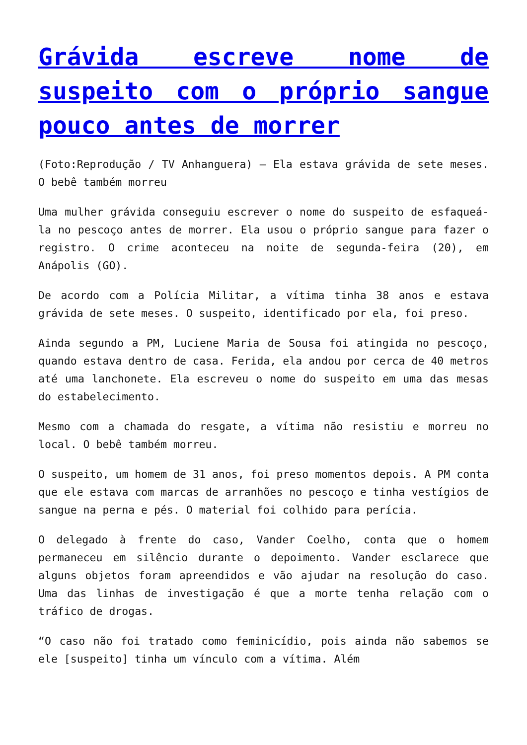Grávida escreve nome de suspeito com o próprio sangue pouco antes de morrer
(Foto:Reprodução / TV Anhanguera) – Ela estava grávida de sete meses. O bebê também morreu
Uma mulher grávida conseguiu escrever o nome do suspeito de esfaqueá-la no pescoço antes de morrer. Ela usou o próprio sangue para fazer o registro. O crime aconteceu na noite de segunda-feira (20), em Anápolis (GO).
De acordo com a Polícia Militar, a vítima tinha 38 anos e estava grávida de sete meses. O suspeito, identificado por ela, foi preso.
Ainda segundo a PM, Luciene Maria de Sousa foi atingida no pescoço, quando estava dentro de casa. Ferida, ela andou por cerca de 40 metros até uma lanchonete. Ela escreveu o nome do suspeito em uma das mesas do estabelecimento.
Mesmo com a chamada do resgate, a vítima não resistiu e morreu no local. O bebê também morreu.
O suspeito, um homem de 31 anos, foi preso momentos depois. A PM conta que ele estava com marcas de arranhões no pescoço e tinha vestígios de sangue na perna e pés. O material foi colhido para perícia.
O delegado à frente do caso, Vander Coelho, conta que o homem permaneceu em silêncio durante o depoimento. Vander esclarece que alguns objetos foram apreendidos e vão ajudar na resolução do caso. Uma das linhas de investigação é que a morte tenha relação com o tráfico de drogas.
“O caso não foi tratado como feminicídio, pois ainda não sabemos se ele [suspeito] tinha um vínculo com a vítima. Além